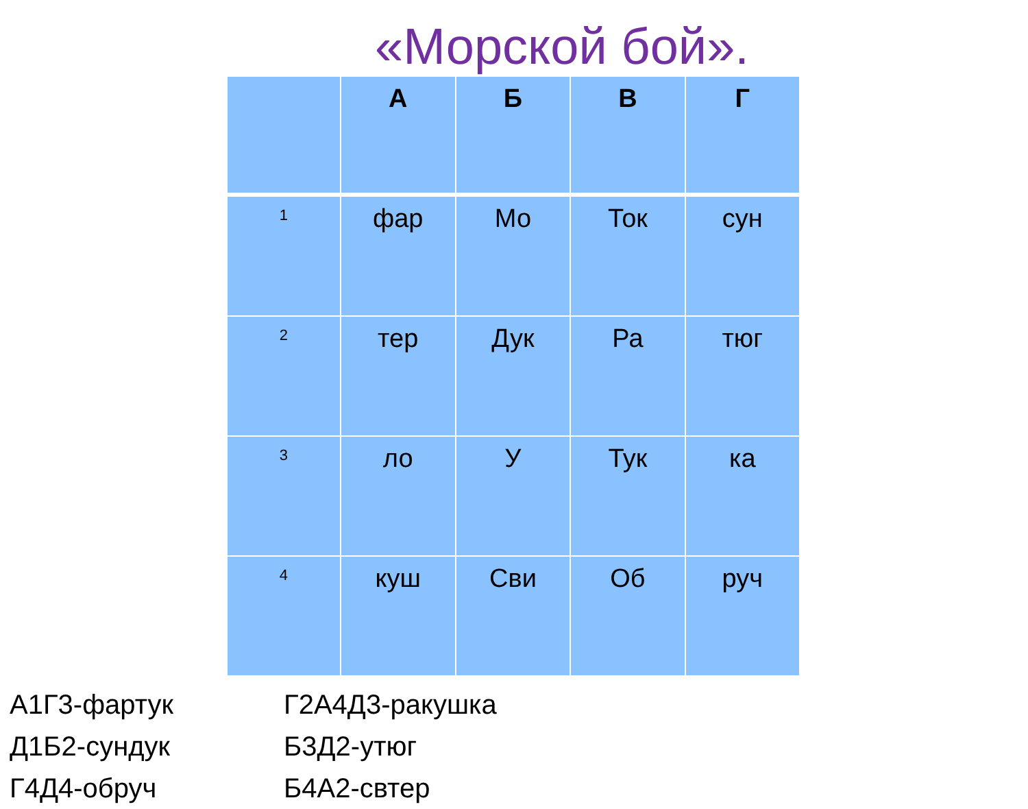«Морской бой».
| | А | Б | В | Г |
| --- | --- | --- | --- | --- |
| 1 | фар | Мо | Ток | сун |
| 2 | тер | Дук | Ра | тюг |
| 3 | ло | У | Тук | ка |
| 4 | куш | Сви | Об | руч |
А1Г3-фартук
Г2А4Д3-ракушка
Д1Б2-сундук
Б3Д2-утюг
Г4Д4-обруч
Б4А2-свтер